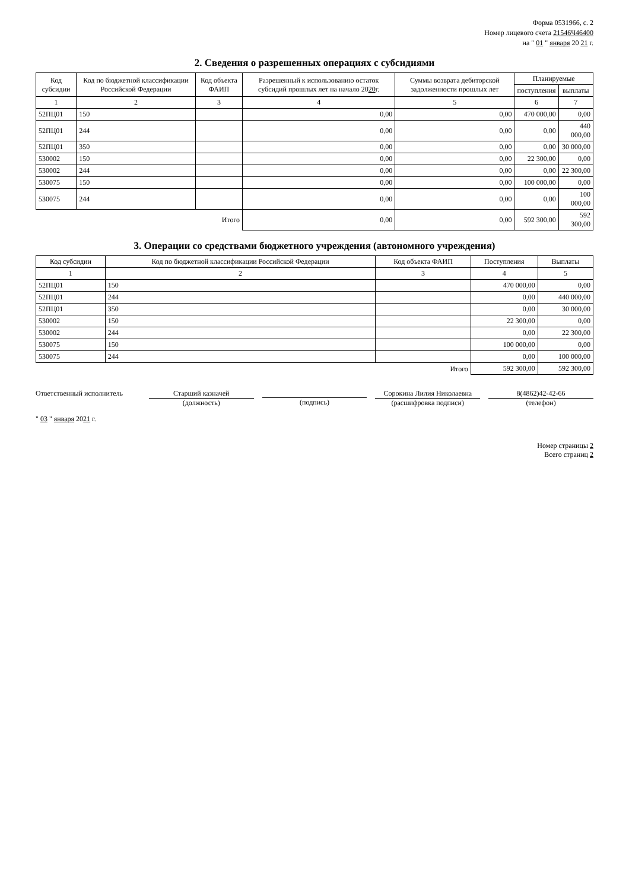Форма 0531966, с. 2
Номер лицевого счета 21546Ч46400
на " 01 " января 20 21 г.
2. Сведения о разрешенных операциях с субсидиями
| Код субсидии | Код по бюджетной классификации Российской Федерации | Код объекта ФАИП | Разрешенный к использованию остаток субсидий прошлых лет на начало 20 20 г. | Суммы возврата дебиторской задолженности прошлых лет | Планируемые | |
| --- | --- | --- | --- | --- | --- | --- |
| | | | | | поступления | выплаты |
| 1 | 2 | 3 | 4 | 5 | 6 | 7 |
| 52ПЦ01 | 150 | | 0,00 | 0,00 | 470 000,00 | 0,00 |
| 52ПЦ01 | 244 | | 0,00 | 0,00 | 0,00 | 440 000,00 |
| 52ПЦ01 | 350 | | 0,00 | 0,00 | 0,00 | 30 000,00 |
| 530002 | 150 | | 0,00 | 0,00 | 22 300,00 | 0,00 |
| 530002 | 244 | | 0,00 | 0,00 | 0,00 | 22 300,00 |
| 530075 | 150 | | 0,00 | 0,00 | 100 000,00 | 0,00 |
| 530075 | 244 | | 0,00 | 0,00 | 0,00 | 100 000,00 |
| Итого | | | 0,00 | 0,00 | 592 300,00 | 592 300,00 |
3. Операции со средствами бюджетного учреждения (автономного учреждения)
| Код субсидии | Код по бюджетной классификации Российской Федерации | Код объекта ФАИП | Поступления | Выплаты |
| --- | --- | --- | --- | --- |
| 1 | 2 | 3 | 4 | 5 |
| 52ПЦ01 | 150 | | 470 000,00 | 0,00 |
| 52ПЦ01 | 244 | | 0,00 | 440 000,00 |
| 52ПЦ01 | 350 | | 0,00 | 30 000,00 |
| 530002 | 150 | | 22 300,00 | 0,00 |
| 530002 | 244 | | 0,00 | 22 300,00 |
| 530075 | 150 | | 100 000,00 | 0,00 |
| 530075 | 244 | | 0,00 | 100 000,00 |
| Итого | | | 592 300,00 | 592 300,00 |
Ответственный исполнитель Старший казначей
(должность)
(подпись) Сорокина Лилия Николаевна
(расшифровка подписи)
8(4862)42-42-66
(телефон)
" 03 " января 2021 г.
Номер страницы 2
Всего страниц 2